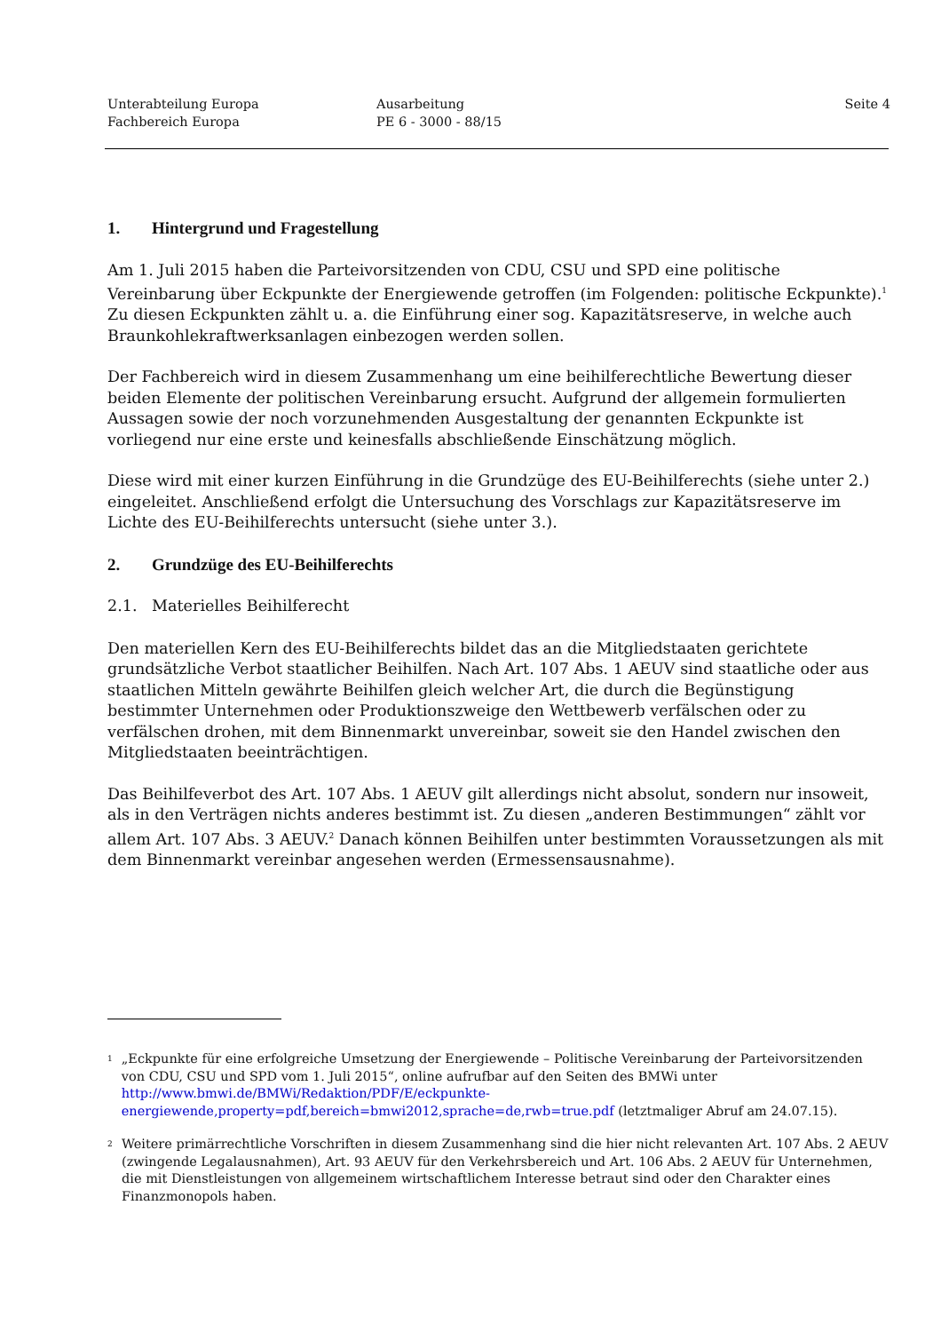Unterabteilung Europa
Fachbereich Europa
Ausarbeitung
PE 6 - 3000 - 88/15
Seite 4
1. Hintergrund und Fragestellung
Am 1. Juli 2015 haben die Parteivorsitzenden von CDU, CSU und SPD eine politische Vereinbarung über Eckpunkte der Energiewende getroffen (im Folgenden: politische Eckpunkte).<sup>1</sup> Zu diesen Eckpunkten zählt u. a. die Einführung einer sog. Kapazitätsreserve, in welche auch Braunkohlekraftwerksanlagen einbezogen werden sollen.
Der Fachbereich wird in diesem Zusammenhang um eine beihilferechtliche Bewertung dieser beiden Elemente der politischen Vereinbarung ersucht. Aufgrund der allgemein formulierten Aussagen sowie der noch vorzunehmenden Ausgestaltung der genannten Eckpunkte ist vorliegend nur eine erste und keinesfalls abschließende Einschätzung möglich.
Diese wird mit einer kurzen Einführung in die Grundzüge des EU-Beihilferechts (siehe unter 2.) eingeleitet. Anschließend erfolgt die Untersuchung des Vorschlags zur Kapazitätsreserve im Lichte des EU-Beihilferechts untersucht (siehe unter 3.).
2. Grundzüge des EU-Beihilferechts
2.1. Materielles Beihilferecht
Den materiellen Kern des EU-Beihilferechts bildet das an die Mitgliedstaaten gerichtete grundsätzliche Verbot staatlicher Beihilfen. Nach Art. 107 Abs. 1 AEUV sind staatliche oder aus staatlichen Mitteln gewährte Beihilfen gleich welcher Art, die durch die Begünstigung bestimmter Unternehmen oder Produktionszweige den Wettbewerb verfälschen oder zu verfälschen drohen, mit dem Binnenmarkt unvereinbar, soweit sie den Handel zwischen den Mitgliedstaaten beeinträchtigen.
Das Beihilfeverbot des Art. 107 Abs. 1 AEUV gilt allerdings nicht absolut, sondern nur insoweit, als in den Verträgen nichts anderes bestimmt ist. Zu diesen „anderen Bestimmungen“ zählt vor allem Art. 107 Abs. 3 AEUV.<sup>2</sup> Danach können Beihilfen unter bestimmten Voraussetzungen als mit dem Binnenmarkt vereinbar angesehen werden (Ermessensausnahme).
1 „Eckpunkte für eine erfolgreiche Umsetzung der Energiewende – Politische Vereinbarung der Parteivorsitzenden von CDU, CSU und SPD vom 1. Juli 2015“, online aufrufbar auf den Seiten des BMWi unter http://www.bmwi.de/BMWi/Redaktion/PDF/E/eckpunkte-energiewende,property=pdf,bereich=bmwi2012,sprache=de,rwb=true.pdf (letztmaliger Abruf am 24.07.15).
2 Weitere primärrechtliche Vorschriften in diesem Zusammenhang sind die hier nicht relevanten Art. 107 Abs. 2 AEUV (zwingende Legalausnahmen), Art. 93 AEUV für den Verkehrsbereich und Art. 106 Abs. 2 AEUV für Unternehmen, die mit Dienstleistungen von allgemeinem wirtschaftlichem Interesse betraut sind oder den Charakter eines Finanzmonopols haben.